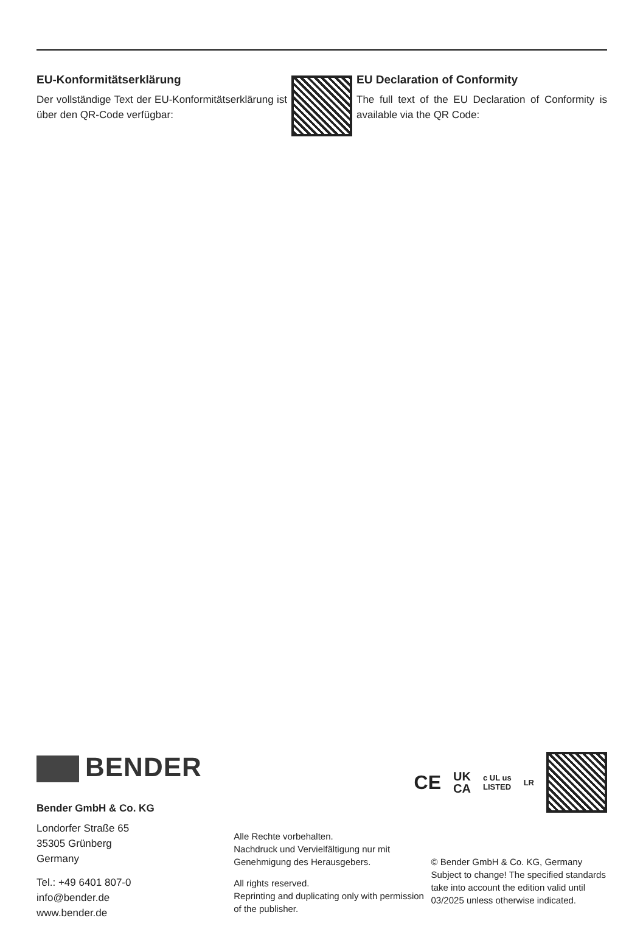EU-Konformitätserklärung
Der vollständige Text der EU-Konformitäts­erklärung ist über den QR-Code verfügbar:
EU Declaration of Conformity
The full text of the EU Declaration of Conformity is available via the QR Code:
BENDER
CE
UK
CA
c UL us
LISTED
LR
Bender GmbH & Co. KG
Londorfer Straße 65
35305 Grünberg
Germany
Tel.: +49 6401 807-0
info@bender.de
www.bender.de
Alle Rechte vorbehalten.
Nachdruck und Vervielfältigung nur mit Genehmigung des Herausgebers.
All rights reserved.
Reprinting and duplicating only with permission of the publisher.
© Bender GmbH & Co. KG, Germany
Subject to change! The specified standards take into account the edition valid until 03/2025 unless otherwise indicated.